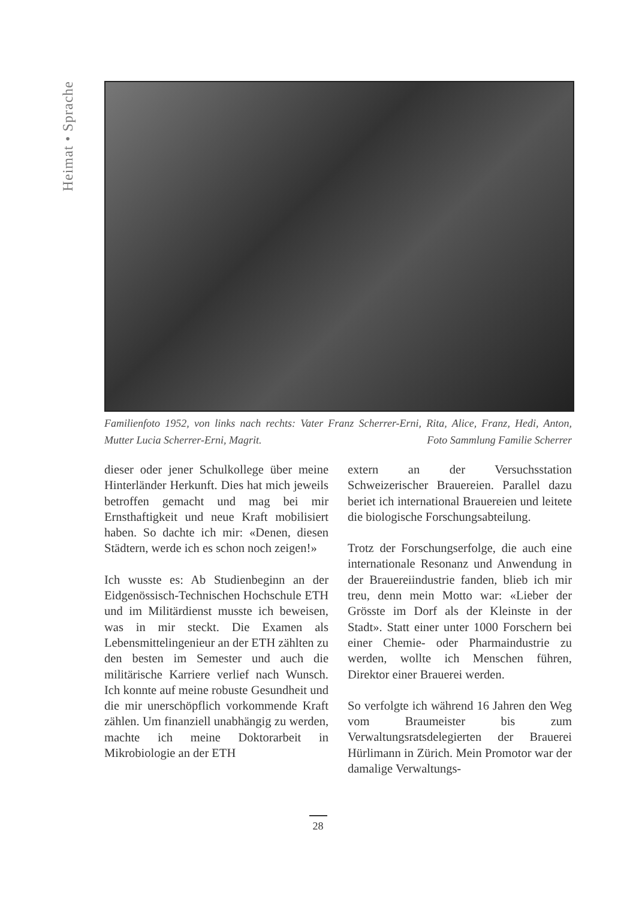Heimat • Sprache
Familienfoto 1952, von links nach rechts: Vater Franz Scherrer-Erni, Rita, Alice, Franz, Hedi, Anton, Mutter Lucia Scherrer-Erni, Magrit. Foto Sammlung Familie Scherrer
dieser oder jener Schulkollege über meine Hinterländer Herkunft. Dies hat mich jeweils betroffen gemacht und mag bei mir Ernsthaftigkeit und neue Kraft mobilisiert haben. So dachte ich mir: «Denen, diesen Städtern, werde ich es schon noch zeigen!»
Ich wusste es: Ab Studienbeginn an der Eidgenössisch-Technischen Hochschule ETH und im Militärdienst musste ich beweisen, was in mir steckt. Die Examen als Lebensmittelingenieur an der ETH zählten zu den besten im Semester und auch die militärische Karriere verlief nach Wunsch. Ich konnte auf meine robuste Gesundheit und die mir unerschöpflich vorkommende Kraft zählen. Um finanziell unabhängig zu werden, machte ich meine Doktorarbeit in Mikrobiologie an der ETH
extern an der Versuchsstation Schweizerischer Brauereien. Parallel dazu beriet ich international Brauereien und leitete die biologische Forschungsabteilung.
Trotz der Forschungserfolge, die auch eine internationale Resonanz und Anwendung in der Brauereiindustrie fanden, blieb ich mir treu, denn mein Motto war: «Lieber der Grösste im Dorf als der Kleinste in der Stadt». Statt einer unter 1000 Forschern bei einer Chemie- oder Pharmaindustrie zu werden, wollte ich Menschen führen, Direktor einer Brauerei werden.
So verfolgte ich während 16 Jahren den Weg vom Braumeister bis zum Verwaltungsratsdelegierten der Brauerei Hürlimann in Zürich. Mein Promotor war der damalige Verwaltungs-
28